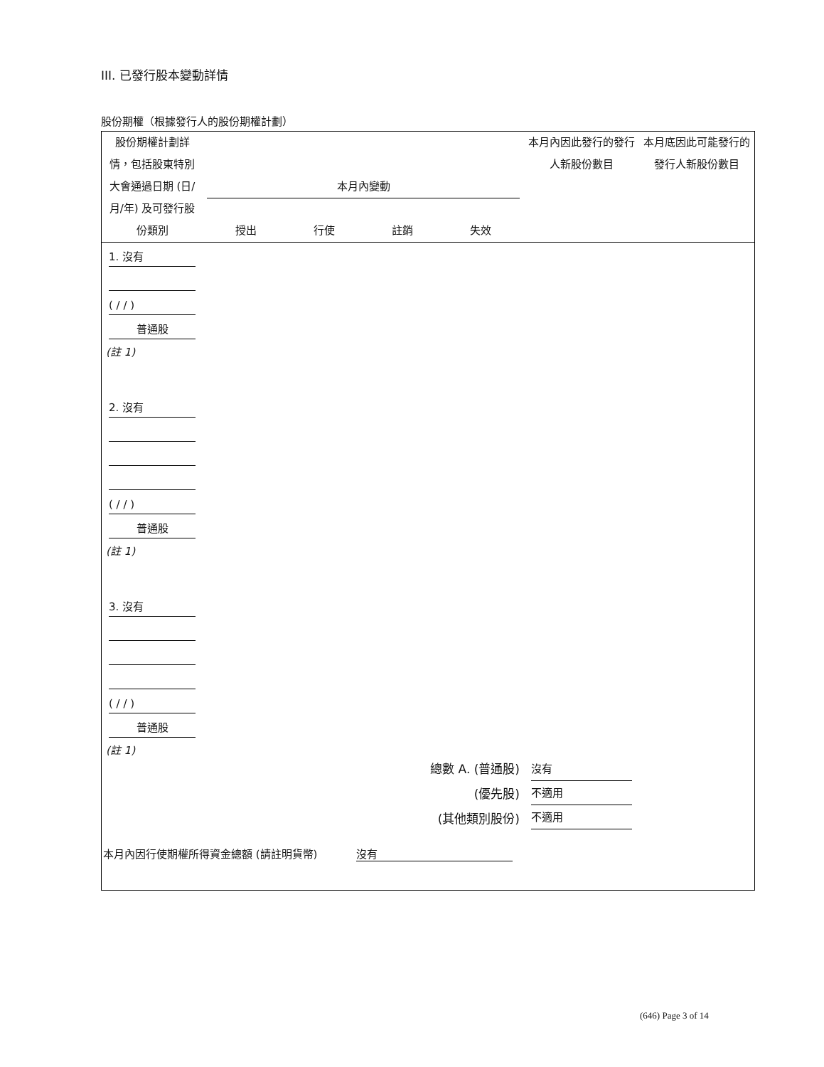III. 已發行股本變動詳情
股份期權（根據發行人的股份期權計劃）
| 股份期權計劃詳情，包括股東特別大會通過日期 (日/月/年) 及可發行股份類別 | 本月內變動 授出 行使 註銷 失效 | | | | 本月內因此發行的發行人新股份數目 | 本月底因此可能發行的發行人新股份數目 |
| --- | --- | --- | --- | --- | --- | --- |
| 1. 沒有 ( / / ) 普通股 (註 1) | | | | | | |
| 2. 沒有 ( / / ) 普通股 (註 1) | | | | | | |
| 3. 沒有 ( / / ) 普通股 (註 1) | | | | | | |
| 總數 A. (普通股) (優先股) (其他類別股份) | | | | | 沒有 不適用 不適用 | |
| 本月內因行使期權所得資金總額 (請註明貨幣) 沒有 | | | | | | |
(646) Page 3 of 14